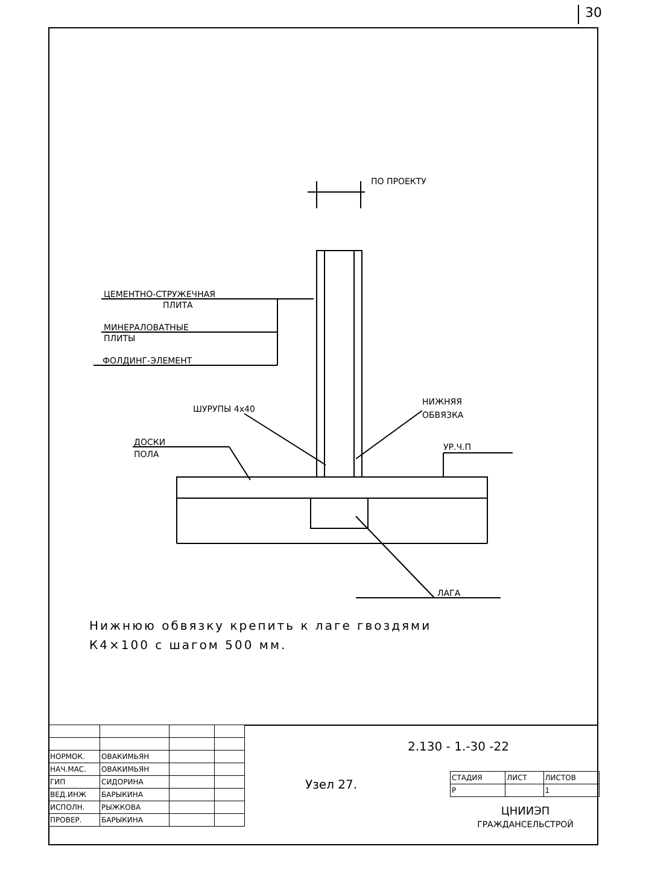30
ПО ПРОЕКТУ
ЦЕМЕНТНО-СТРУЖЕЧНАЯ
ПЛИТА
МИНЕРАЛОВАТНЫЕ
ПЛИТЫ
ФОЛДИНГ-ЭЛЕМЕНТ
ШУРУПЫ 4х40
НИЖНЯЯ
ОБВЯЗКА
ДОСКИ
ПОЛА
УР.Ч.П
ЛАГА
Нижнюю обвязку крепить к лаге гвоздями
К4×100 с шагом 500 мм.
| НОРМОК. | ОВАКИМЬЯН | | |
| НАЧ.МАС. | ОВАКИМЬЯН | | |
| ГИП | СИДОРИНА | | |
| ВЕД.ИНЖ | БАРЫКИНА | | |
| ИСПОЛН. | РЫЖКОВА | | |
| ПРОВЕР. | БАРЫКИНА | | |
2.130 - 1.-30 -22
Узел 27.
| СТАДИЯ | ЛИСТ | ЛИСТОВ |
| Р | | 1 |
ЦНИИЭП
ГРАЖДАНСЕЛЬСТРОЙ